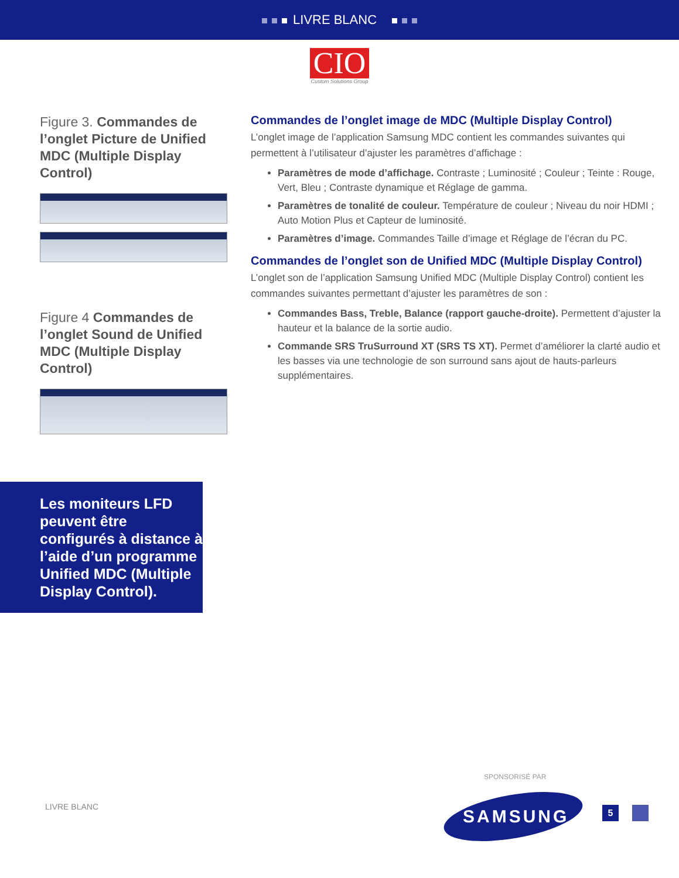LIVRE BLANC
CIO
Custom Solutions Group
Figure 3. Commandes de l’onglet Picture de Unified MDC (Multiple Display Control)
Figure 4 Commandes de l’onglet Sound de Unified MDC (Multiple Display Control)
Commandes de l’onglet image de MDC (Multiple Display Control)
L’onglet image de l’application Samsung MDC contient les commandes suivantes qui permettent à l’utilisateur d’ajuster les paramètres d’affichage :
Paramètres de mode d’affichage. Contraste ; Luminosité ; Couleur ; Teinte : Rouge, Vert, Bleu ; Contraste dynamique et Réglage de gamma.
Paramètres de tonalité de couleur. Température de couleur ; Niveau du noir HDMI ; Auto Motion Plus et Capteur de luminosité.
Paramètres d’image. Commandes Taille d’image et Réglage de l’écran du PC.
Commandes de l’onglet son de Unified MDC (Multiple Display Control)
L’onglet son de l’application Samsung Unified MDC (Multiple Display Control) contient les commandes suivantes permettant d’ajuster les paramètres de son :
Commandes Bass, Treble, Balance (rapport gauche-droite). Permettent d’ajuster la hauteur et la balance de la sortie audio.
Commande SRS TruSurround XT (SRS TS XT). Permet d’améliorer la clarté audio et les basses via une technologie de son surround sans ajout de hauts-parleurs supplémentaires.
Les moniteurs LFD peuvent être configurés à distance à l’aide d’un programme Unified MDC (Multiple Display Control).
SPONSORISÉ PAR
LIVRE BLANC SAMSUNG 5